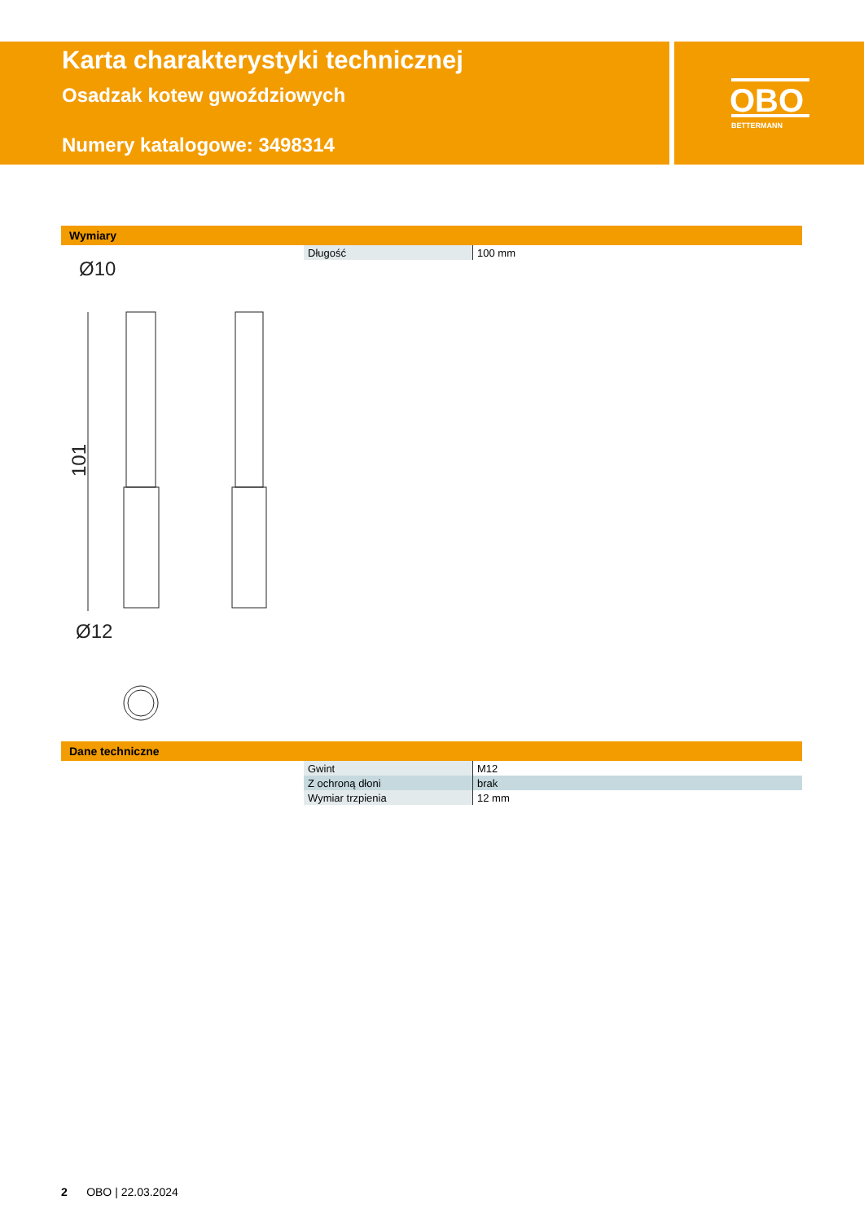Karta charakterystyki technicznej
Osadzak kotew gwoździowych
Numery katalogowe: 3498314
OBO
BETTERMANN
Wymiary
| Długość | 100 mm |
Ø10
Ø12
101
Dane techniczne
| Gwint | M12 |
| Z ochroną dłoni | brak |
| Wymiar trzpienia | 12 mm |
2 OBO | 22.03.2024